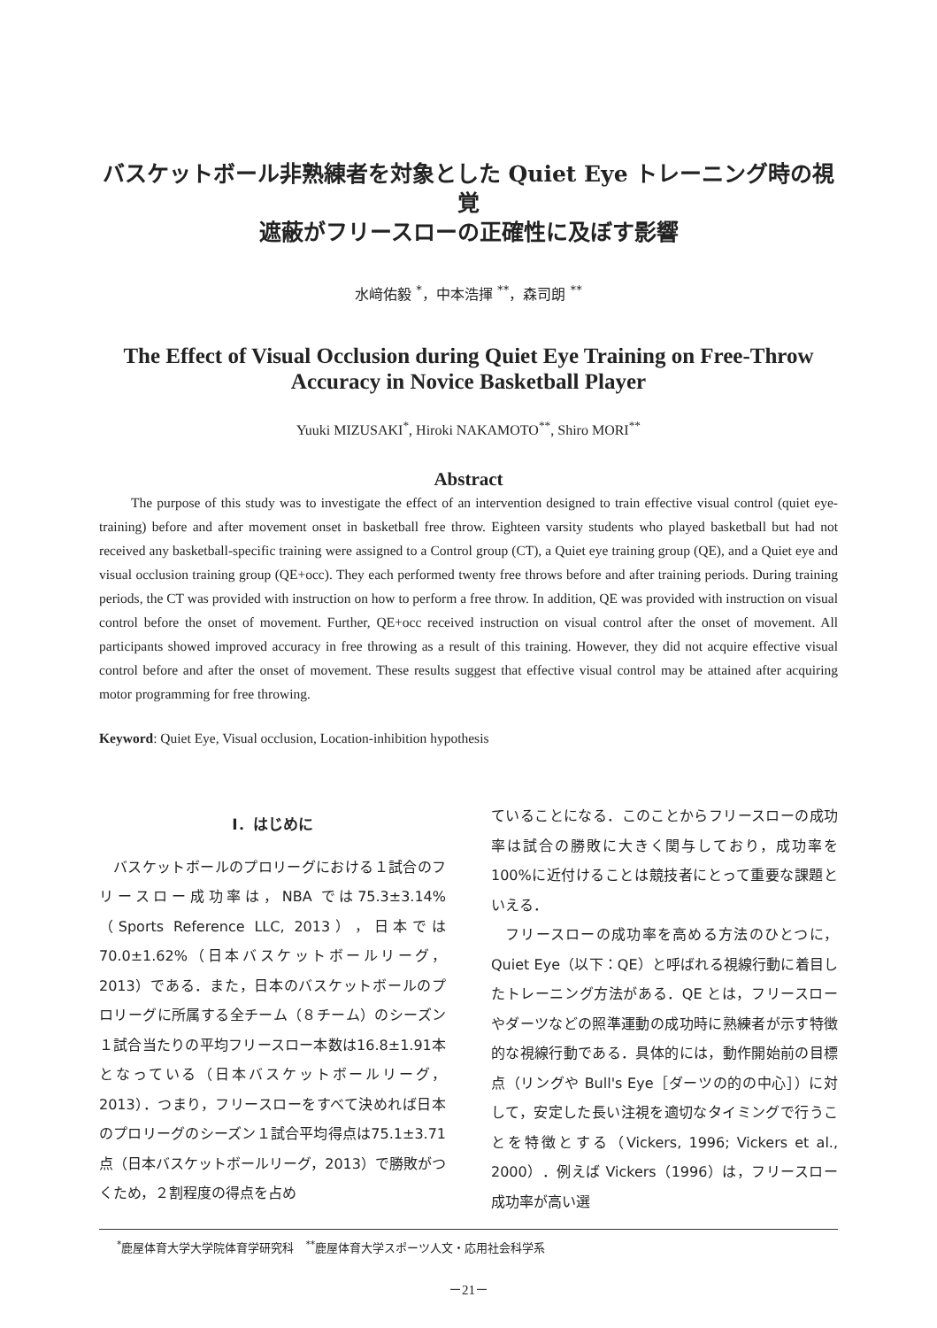バスケットボール非熟練者を対象とした Quiet Eye トレーニング時の視覚
遮蔽がフリースローの正確性に及ぼす影響
水﨑佑毅 <sup>*</sup>，中本浩揮 <sup>**</sup>，森司朗 <sup>**</sup>
The Effect of Visual Occlusion during Quiet Eye Training on Free-Throw
Accuracy in Novice Basketball Player
Yuuki MIZUSAKI<sup>*</sup>, Hiroki NAKAMOTO<sup>**</sup>, Shiro MORI<sup>**</sup>
Abstract
The purpose of this study was to investigate the effect of an intervention designed to train effective visual control (quiet eye-training) before and after movement onset in basketball free throw. Eighteen varsity students who played basketball but had not received any basketball-specific training were assigned to a Control group (CT), a Quiet eye training group (QE), and a Quiet eye and visual occlusion training group (QE+occ). They each performed twenty free throws before and after training periods. During training periods, the CT was provided with instruction on how to perform a free throw. In addition, QE was provided with instruction on visual control before the onset of movement. Further, QE+occ received instruction on visual control after the onset of movement. All participants showed improved accuracy in free throwing as a result of this training. However, they did not acquire effective visual control before and after the onset of movement. These results suggest that effective visual control may be attained after acquiring motor programming for free throwing.
Keyword: Quiet Eye, Visual occlusion, Location-inhibition hypothesis
Ⅰ．はじめに
バスケットボールのプロリーグにおける１試合のフリースロー成功率は，NBA では75.3±3.14%（Sports Reference LLC, 2013），日本では70.0±1.62%（日本バスケットボールリーグ，2013）である．また，日本のバスケットボールのプロリーグに所属する全チーム（８チーム）のシーズン１試合当たりの平均フリースロー本数は16.8±1.91本となっている（日本バスケットボールリーグ，2013）．つまり，フリースローをすべて決めれば日本のプロリーグのシーズン１試合平均得点は75.1±3.71点（日本バスケットボールリーグ，2013）で勝敗がつくため，２割程度の得点を占め
ていることになる．このことからフリースローの成功率は試合の勝敗に大きく関与しており，成功率を100%に近付けることは競技者にとって重要な課題といえる．
フリースローの成功率を高める方法のひとつに，Quiet Eye（以下：QE）と呼ばれる視線行動に着目したトレーニング方法がある．QE とは，フリースローやダーツなどの照準運動の成功時に熟練者が示す特徴的な視線行動である．具体的には，動作開始前の目標点（リングや Bull's Eye［ダーツの的の中心］）に対して，安定した長い注視を適切なタイミングで行うことを特徴とする（Vickers, 1996; Vickers et al., 2000）．例えば Vickers（1996）は，フリースロー成功率が高い選
<sup>*</sup> 鹿屋体育大学大学院体育学研究科　<sup>**</sup>鹿屋体育大学スポーツ人文・応用社会科学系
－21－